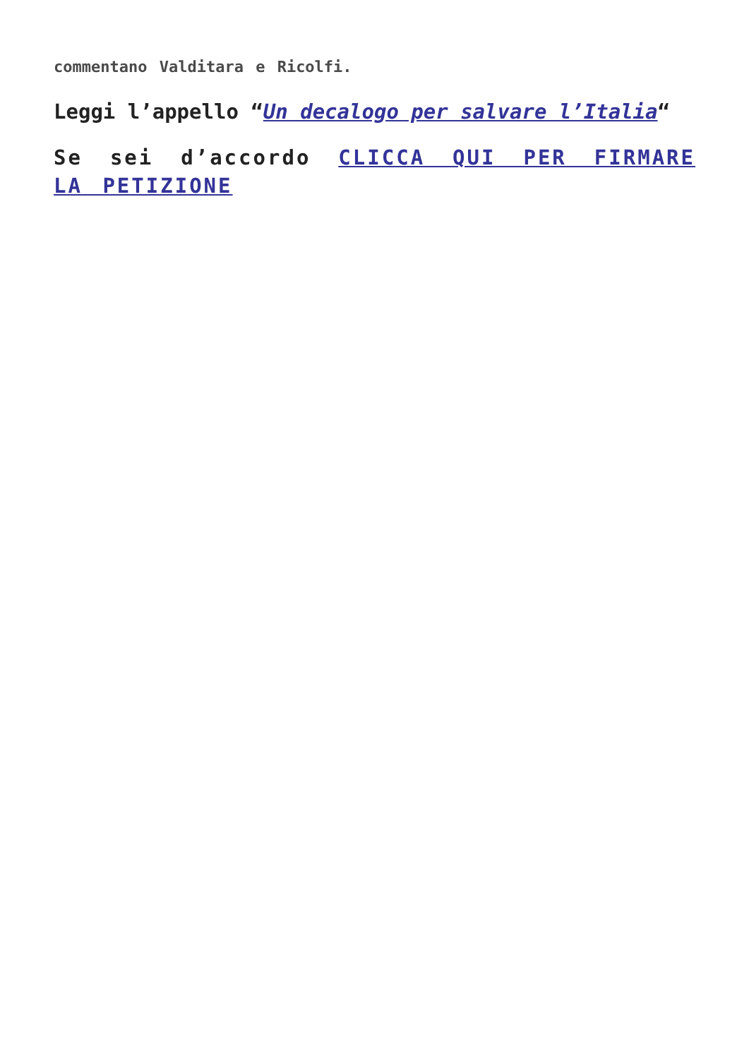commentano Valditara e Ricolfi.
Leggi l’appello “Un decalogo per salvare l’Italia“
Se sei d’accordo CLICCA QUI PER FIRMARE LA PETIZIONE